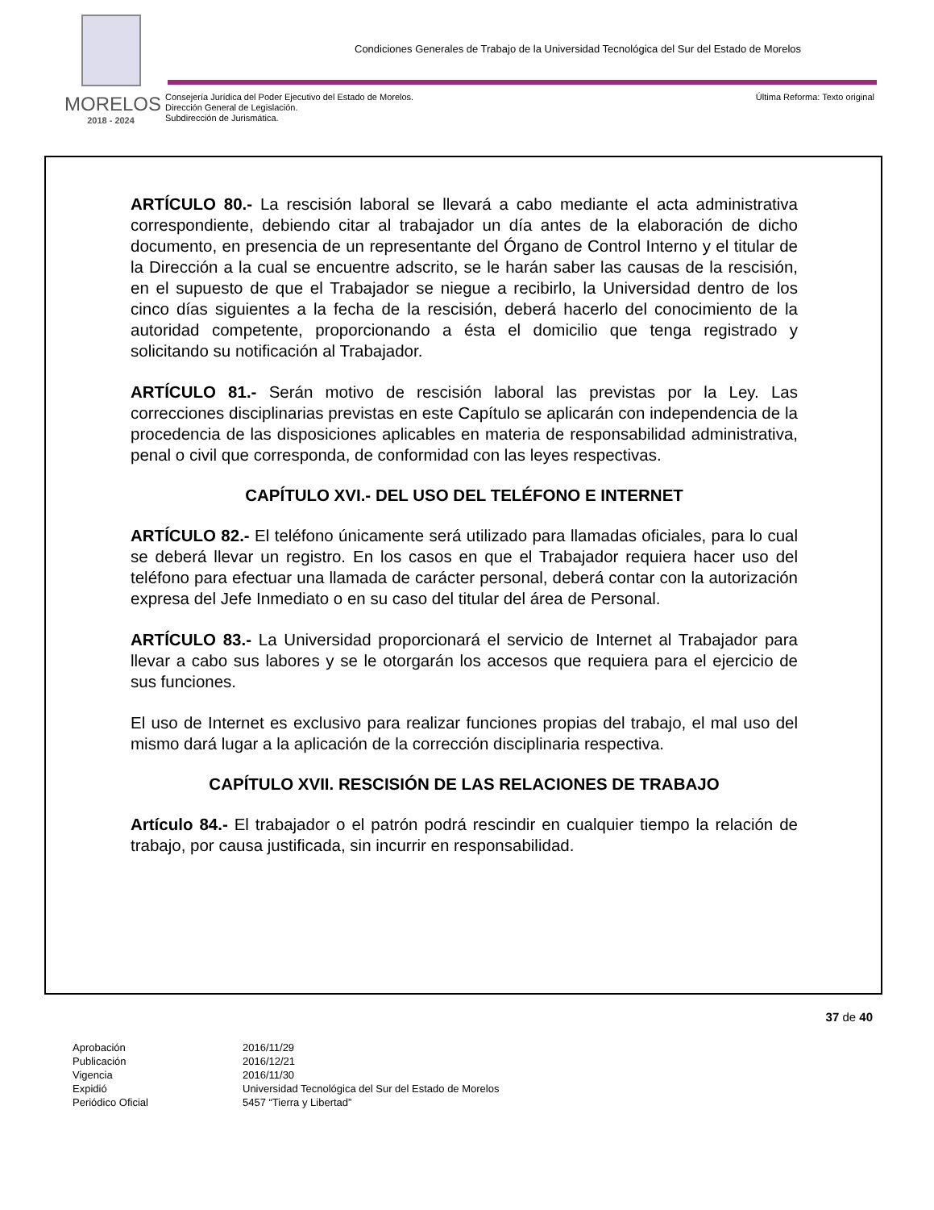MORELOS
2018 - 2024
Condiciones Generales de Trabajo de la Universidad Tecnológica del Sur del Estado de Morelos
Consejería Jurídica del Poder Ejecutivo del Estado de Morelos.
Dirección General de Legislación.
Subdirección de Jurismática.
Última Reforma: Texto original
ARTÍCULO 80.- La rescisión laboral se llevará a cabo mediante el acta administrativa correspondiente, debiendo citar al trabajador un día antes de la elaboración de dicho documento, en presencia de un representante del Órgano de Control Interno y el titular de la Dirección a la cual se encuentre adscrito, se le harán saber las causas de la rescisión, en el supuesto de que el Trabajador se niegue a recibirlo, la Universidad dentro de los cinco días siguientes a la fecha de la rescisión, deberá hacerlo del conocimiento de la autoridad competente, proporcionando a ésta el domicilio que tenga registrado y solicitando su notificación al Trabajador.
ARTÍCULO 81.- Serán motivo de rescisión laboral las previstas por la Ley. Las correcciones disciplinarias previstas en este Capítulo se aplicarán con independencia de la procedencia de las disposiciones aplicables en materia de responsabilidad administrativa, penal o civil que corresponda, de conformidad con las leyes respectivas.
CAPÍTULO XVI.- DEL USO DEL TELÉFONO E INTERNET
ARTÍCULO 82.- El teléfono únicamente será utilizado para llamadas oficiales, para lo cual se deberá llevar un registro. En los casos en que el Trabajador requiera hacer uso del teléfono para efectuar una llamada de carácter personal, deberá contar con la autorización expresa del Jefe Inmediato o en su caso del titular del área de Personal.
ARTÍCULO 83.- La Universidad proporcionará el servicio de Internet al Trabajador para llevar a cabo sus labores y se le otorgarán los accesos que requiera para el ejercicio de sus funciones.
El uso de Internet es exclusivo para realizar funciones propias del trabajo, el mal uso del mismo dará lugar a la aplicación de la corrección disciplinaria respectiva.
CAPÍTULO XVII. RESCISIÓN DE LAS RELACIONES DE TRABAJO
Artículo 84.- El trabajador o el patrón podrá rescindir en cualquier tiempo la relación de trabajo, por causa justificada, sin incurrir en responsabilidad.
37 de 40
Aprobación 2016/11/29 Publicación 2016/12/21 Vigencia 2016/11/30 Expidió Universidad Tecnológica del Sur del Estado de Morelos Periódico Oficial 5457 “Tierra y Libertad”